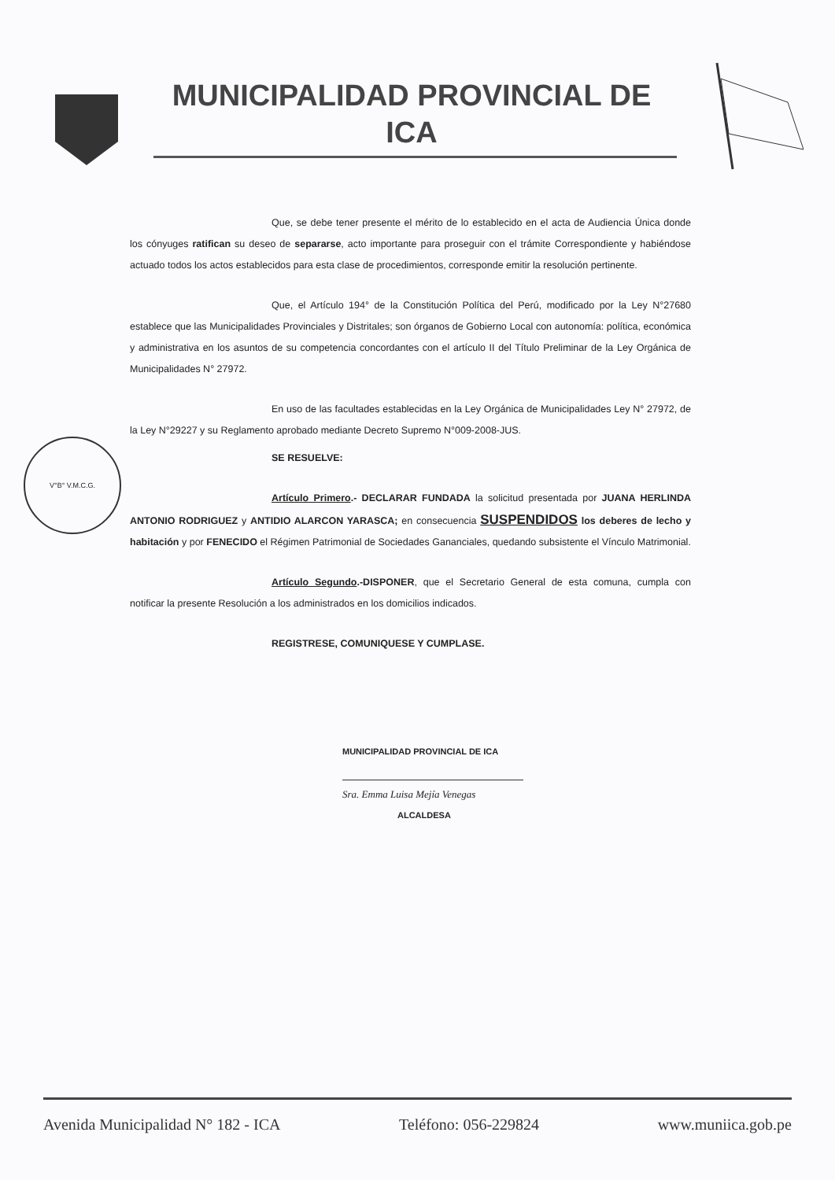MUNICIPALIDAD PROVINCIAL DE
ICA
V°B° V.M.C.G.
Que, se debe tener presente el mérito de lo establecido en el acta de Audiencia Única donde los cónyuges ratifican su deseo de separarse, acto importante para proseguir con el trámite Correspondiente y habiéndose actuado todos los actos establecidos para esta clase de procedimientos, corresponde emitir la resolución pertinente.
Que, el Artículo 194° de la Constitución Política del Perú, modificado por la Ley N°27680 establece que las Municipalidades Provinciales y Distritales; son órganos de Gobierno Local con autonomía: política, económica y administrativa en los asuntos de su competencia concordantes con el artículo II del Título Preliminar de la Ley Orgánica de Municipalidades N° 27972.
En uso de las facultades establecidas en la Ley Orgánica de Municipalidades Ley N° 27972, de la Ley N°29227 y su Reglamento aprobado mediante Decreto Supremo N°009-2008-JUS.
SE RESUELVE:
Artículo Primero.- DECLARAR FUNDADA la solicitud presentada por JUANA HERLINDA ANTONIO RODRIGUEZ y ANTIDIO ALARCON YARASCA; en consecuencia SUSPENDIDOS los deberes de lecho y habitación y por FENECIDO el Régimen Patrimonial de Sociedades Gananciales, quedando subsistente el Vínculo Matrimonial.
Artículo Segundo.-DISPONER, que el Secretario General de esta comuna, cumpla con notificar la presente Resolución a los administrados en los domicilios indicados.
REGISTRESE, COMUNIQUESE Y CUMPLASE.
MUNICIPALIDAD PROVINCIAL DE ICA
Sra. Emma Luisa Mejía Venegas
ALCALDESA
Avenida Municipalidad N° 182 - ICA Teléfono: 056-229824 www.muniica.gob.pe